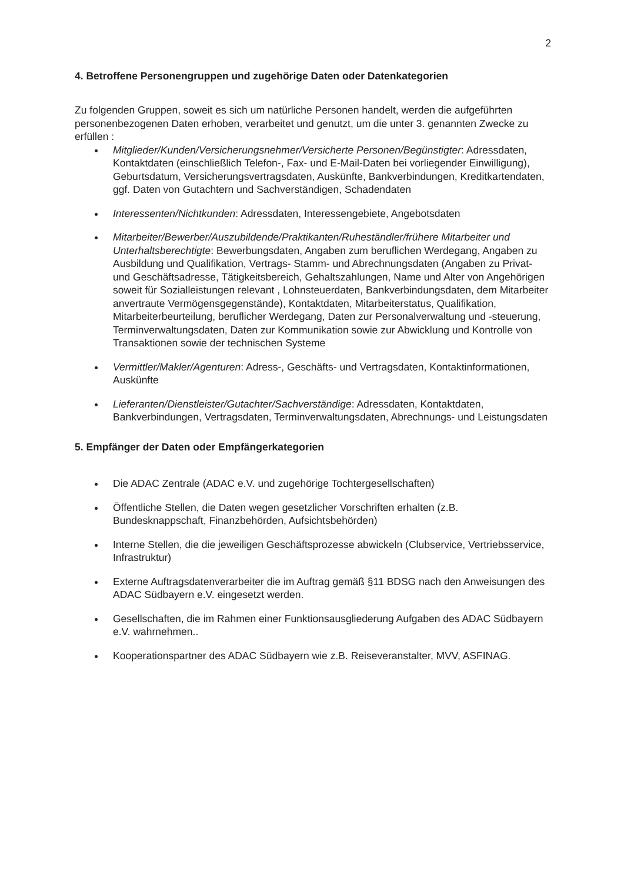2
4. Betroffene Personengruppen und zugehörige Daten oder Datenkategorien
Zu folgenden Gruppen, soweit es sich um natürliche Personen handelt, werden die aufgeführten personenbezogenen Daten erhoben, verarbeitet und genutzt, um die unter 3. genannten Zwecke zu erfüllen :
Mitglieder/Kunden/Versicherungsnehmer/Versicherte Personen/Begünstigter: Adressdaten, Kontaktdaten (einschließlich Telefon-, Fax- und E-Mail-Daten bei vorliegender Einwilligung), Geburtsdatum, Versicherungsvertragsdaten, Auskünfte, Bankverbindungen, Kreditkartendaten, ggf. Daten von Gutachtern und Sachverständigen, Schadendaten
Interessenten/Nichtkunden: Adressdaten, Interessengebiete, Angebotsdaten
Mitarbeiter/Bewerber/Auszubildende/Praktikanten/Ruheständler/frühere Mitarbeiter und Unterhaltsberechtigte: Bewerbungsdaten, Angaben zum beruflichen Werdegang, Angaben zu Ausbildung und Qualifikation, Vertrags- Stamm- und Abrechnungsdaten (Angaben zu Privat- und Geschäftsadresse, Tätigkeitsbereich, Gehaltszahlungen, Name und Alter von Angehörigen soweit für Sozialleistungen relevant , Lohnsteuerdaten, Bankverbindungsdaten, dem Mitarbeiter anvertraute Vermögensgegenstände), Kontaktdaten, Mitarbeiterstatus, Qualifikation, Mitarbeiterbeurteilung, beruflicher Werdegang, Daten zur Personalverwaltung und -steuerung, Terminverwaltungsdaten, Daten zur Kommunikation sowie zur Abwicklung und Kontrolle von Transaktionen sowie der technischen Systeme
Vermittler/Makler/Agenturen: Adress-, Geschäfts- und Vertragsdaten, Kontaktinformationen, Auskünfte
Lieferanten/Dienstleister/Gutachter/Sachverständige: Adressdaten, Kontaktdaten, Bankverbindungen, Vertragsdaten, Terminverwaltungsdaten, Abrechnungs- und Leistungsdaten
5. Empfänger der Daten oder Empfängerkategorien
Die ADAC Zentrale (ADAC e.V. und zugehörige Tochtergesellschaften)
Öffentliche Stellen, die Daten wegen gesetzlicher Vorschriften erhalten (z.B. Bundesknappschaft, Finanzbehörden, Aufsichtsbehörden)
Interne Stellen, die die jeweiligen Geschäftsprozesse abwickeln (Clubservice, Vertriebsservice, Infrastruktur)
Externe Auftragsdatenverarbeiter die im Auftrag gemäß §11 BDSG nach den Anweisungen des ADAC Südbayern e.V. eingesetzt werden.
Gesellschaften, die im Rahmen einer Funktionsausgliederung Aufgaben des ADAC Südbayern e.V. wahrnehmen..
Kooperationspartner des ADAC Südbayern wie z.B. Reiseveranstalter, MVV, ASFINAG.